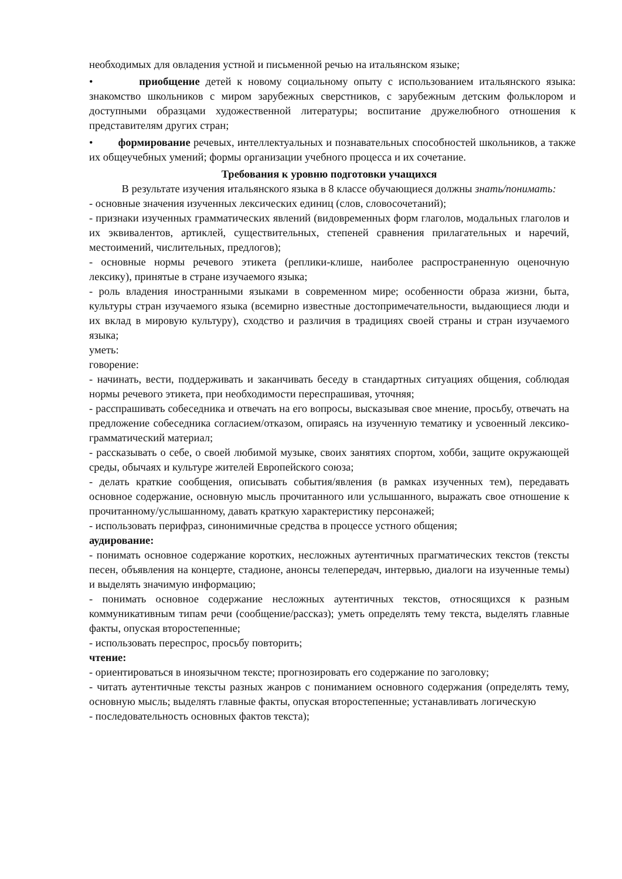необходимых для овладения устной и письменной речью на итальянском языке;
• приобщение детей к новому социальному опыту с использованием итальянского языка: знакомство школьников с миром зарубежных сверстников, с зарубежным детским фольклором и доступными образцами художественной литературы; воспитание дружелюбного отношения к представителям других стран;
• формирование речевых, интеллектуальных и познавательных способностей школьников, а также их общеучебных умений; формы организации учебного процесса и их сочетание.
Требования к уровню подготовки учащихся
В результате изучения итальянского языка в 8 классе обучающиеся должны знать/понимать:
- основные значения изученных лексических единиц (слов, словосочетаний);
- признаки изученных грамматических явлений (видовременных форм глаголов, модальных глаголов и их эквивалентов, артиклей, существительных, степеней сравнения прилагательных и наречий, местоимений, числительных, предлогов);
- основные нормы речевого этикета (реплики-клише, наиболее распространенную оценочную лексику), принятые в стране изучаемого языка;
- роль владения иностранными языками в современном мире; особенности образа жизни, быта, культуры стран изучаемого языка (всемирно известные достопримечательности, выдающиеся люди и их вклад в мировую культуру), сходство и различия в традициях своей страны и стран изучаемого языка;
уметь:
говорение:
- начинать, вести, поддерживать и заканчивать беседу в стандартных ситуациях общения, соблюдая нормы речевого этикета, при необходимости переспрашивая, уточняя;
- расспрашивать собеседника и отвечать на его вопросы, высказывая свое мнение, просьбу, отвечать на предложение собеседника согласием/отказом, опираясь на изученную тематику и усвоенный лексико-грамматический материал;
- рассказывать о себе, о своей любимой музыке, своих занятиях спортом, хобби, защите окружающей среды, обычаях и культуре жителей Европейского союза;
- делать краткие сообщения, описывать события/явления (в рамках изученных тем), передавать основное содержание, основную мысль прочитанного или услышанного, выражать свое отношение к прочитанному/услышанному, давать краткую характеристику персонажей;
- использовать перифраз, синонимичные средства в процессе устного общения;
аудирование:
- понимать основное содержание коротких, несложных аутентичных прагматических текстов (тексты песен, объявления на концерте, стадионе, анонсы телепередач, интервью, диалоги на изученные темы) и выделять значимую информацию;
- понимать основное содержание несложных аутентичных текстов, относящихся к разным коммуникативным типам речи (сообщение/рассказ); уметь определять тему текста, выделять главные факты, опуская второстепенные;
- использовать переспрос, просьбу повторить;
чтение:
- ориентироваться в иноязычном тексте; прогнозировать его содержание по заголовку;
- читать аутентичные тексты разных жанров с пониманием основного содержания (определять тему, основную мысль; выделять главные факты, опуская второстепенные; устанавливать логическую
- последовательность основных фактов текста);